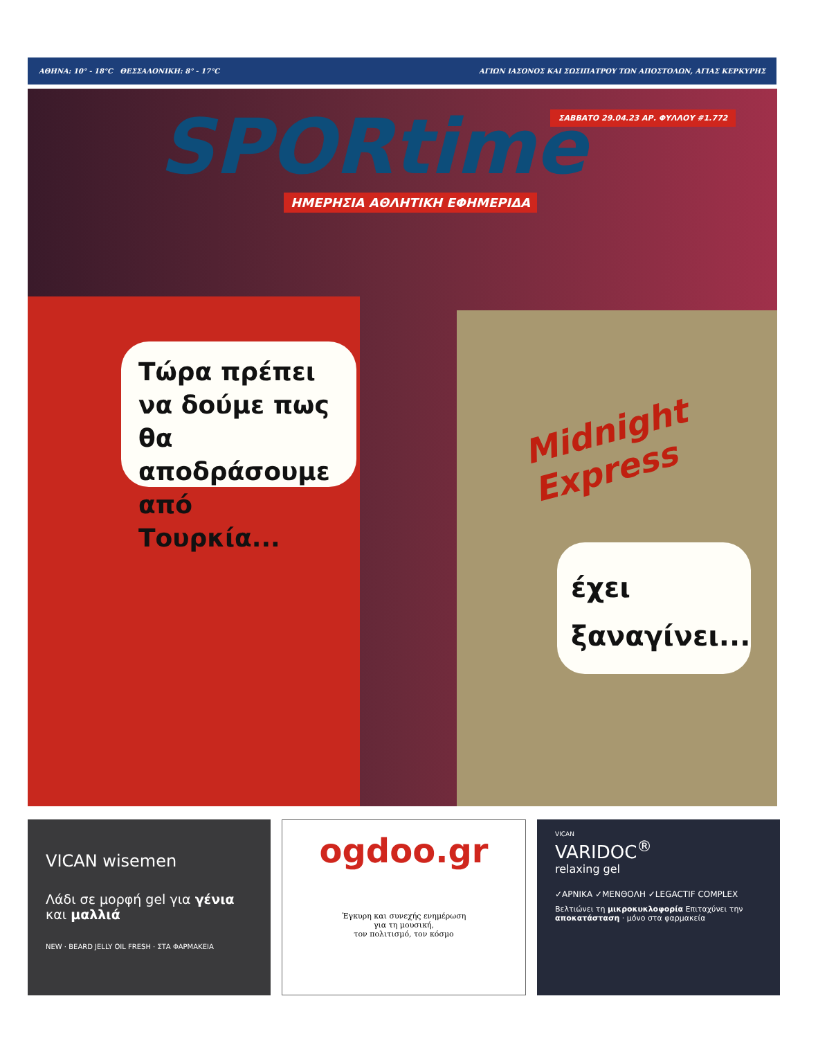ΑΘΗΝΑ: 10° - 18°C ΘΕΣΣΑΛΟΝΙΚΗ: 8° - 17°C ΑΓΙΩΝ ΙΑΣΟΝΟΣ ΚΑΙ ΣΩΣΙΠΑΤΡΟΥ ΤΩΝ ΑΠΟΣΤΟΛΩΝ, ΑΓΙΑΣ ΚΕΡΚΥΡΗΣ
SPORtime
ΗΜΕΡΗΣΙΑ ΑΘΛΗΤΙΚΗ ΕΦΗΜΕΡΙΔΑ
ΣΑΒΒΑΤΟ 29.04.23 ΑΡ. ΦΥΛΛΟΥ #1.772
Midnight Express
Τώρα πρέπει να δούμε πως θα αποδράσουμε από Τουρκία...
έχει ξαναγίνει...
VICAN wisemen
Λάδι σε μορφή gel για γένια και μαλλιά
NEW · BEARD JELLY OIL FRESH · ΣΤΑ ΦΑΡΜΑΚΕΙΑ
ogdoo.gr
Έγκυρη και συνεχής ενημέρωση
για τη μουσική,
τον πολιτισμό, τον κόσμο
VICAN
VARIDOC<sup>®</sup>
relaxing gel
✓ΑΡΝΙΚΑ ✓ΜΕΝΘΟΛΗ ✓LEGACTIF COMPLEX
Βελτιώνει τη μικροκυκλοφορία Επιταχύνει την αποκατάσταση · μόνο στα φαρμακεία